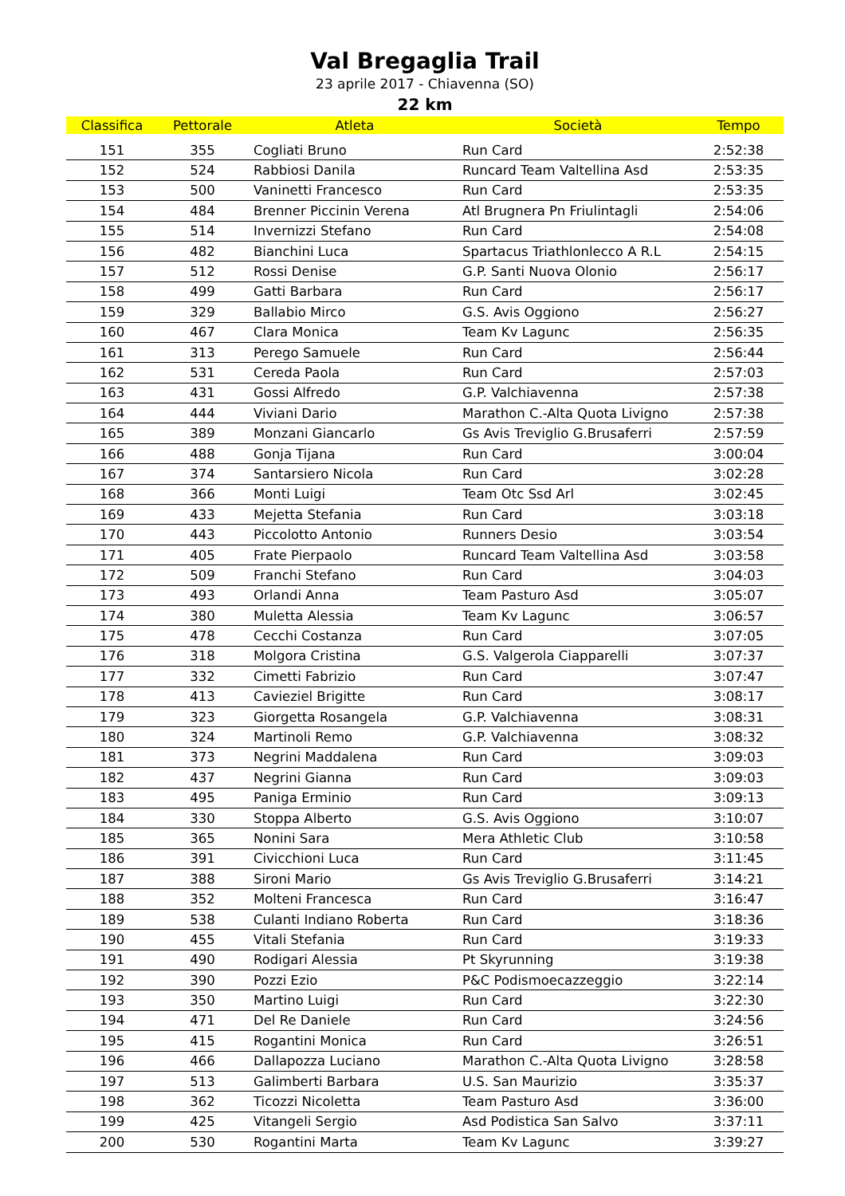Val Bregaglia Trail
23 aprile 2017 - Chiavenna (SO)
22 km
| Classifica | Pettorale | Atleta | Società | Tempo |
| --- | --- | --- | --- | --- |
| 151 | 355 | Cogliati Bruno | Run Card | 2:52:38 |
| 152 | 524 | Rabbiosi Danila | Runcard Team Valtellina Asd | 2:53:35 |
| 153 | 500 | Vaninetti Francesco | Run Card | 2:53:35 |
| 154 | 484 | Brenner Piccinin Verena | Atl Brugnera Pn Friulintagli | 2:54:06 |
| 155 | 514 | Invernizzi Stefano | Run Card | 2:54:08 |
| 156 | 482 | Bianchini Luca | Spartacus Triathlonlecco A R.L | 2:54:15 |
| 157 | 512 | Rossi Denise | G.P. Santi Nuova Olonio | 2:56:17 |
| 158 | 499 | Gatti Barbara | Run Card | 2:56:17 |
| 159 | 329 | Ballabio Mirco | G.S. Avis Oggiono | 2:56:27 |
| 160 | 467 | Clara Monica | Team Kv Lagunc | 2:56:35 |
| 161 | 313 | Perego Samuele | Run Card | 2:56:44 |
| 162 | 531 | Cereda Paola | Run Card | 2:57:03 |
| 163 | 431 | Gossi Alfredo | G.P. Valchiavenna | 2:57:38 |
| 164 | 444 | Viviani Dario | Marathon C.-Alta Quota Livigno | 2:57:38 |
| 165 | 389 | Monzani Giancarlo | Gs Avis Treviglio G.Brusaferri | 2:57:59 |
| 166 | 488 | Gonja Tijana | Run Card | 3:00:04 |
| 167 | 374 | Santarsiero Nicola | Run Card | 3:02:28 |
| 168 | 366 | Monti Luigi | Team Otc Ssd Arl | 3:02:45 |
| 169 | 433 | Mejetta Stefania | Run Card | 3:03:18 |
| 170 | 443 | Piccolotto Antonio | Runners Desio | 3:03:54 |
| 171 | 405 | Frate Pierpaolo | Runcard Team Valtellina Asd | 3:03:58 |
| 172 | 509 | Franchi Stefano | Run Card | 3:04:03 |
| 173 | 493 | Orlandi Anna | Team Pasturo Asd | 3:05:07 |
| 174 | 380 | Muletta Alessia | Team Kv Lagunc | 3:06:57 |
| 175 | 478 | Cecchi Costanza | Run Card | 3:07:05 |
| 176 | 318 | Molgora Cristina | G.S. Valgerola Ciapparelli | 3:07:37 |
| 177 | 332 | Cimetti Fabrizio | Run Card | 3:07:47 |
| 178 | 413 | Cavieziel Brigitte | Run Card | 3:08:17 |
| 179 | 323 | Giorgetta Rosangela | G.P. Valchiavenna | 3:08:31 |
| 180 | 324 | Martinoli Remo | G.P. Valchiavenna | 3:08:32 |
| 181 | 373 | Negrini Maddalena | Run Card | 3:09:03 |
| 182 | 437 | Negrini Gianna | Run Card | 3:09:03 |
| 183 | 495 | Paniga Erminio | Run Card | 3:09:13 |
| 184 | 330 | Stoppa Alberto | G.S. Avis Oggiono | 3:10:07 |
| 185 | 365 | Nonini Sara | Mera Athletic Club | 3:10:58 |
| 186 | 391 | Civicchioni Luca | Run Card | 3:11:45 |
| 187 | 388 | Sironi Mario | Gs Avis Treviglio G.Brusaferri | 3:14:21 |
| 188 | 352 | Molteni Francesca | Run Card | 3:16:47 |
| 189 | 538 | Culanti Indiano Roberta | Run Card | 3:18:36 |
| 190 | 455 | Vitali Stefania | Run Card | 3:19:33 |
| 191 | 490 | Rodigari Alessia | Pt Skyrunning | 3:19:38 |
| 192 | 390 | Pozzi Ezio | P&C Podismoecazzeggio | 3:22:14 |
| 193 | 350 | Martino Luigi | Run Card | 3:22:30 |
| 194 | 471 | Del Re Daniele | Run Card | 3:24:56 |
| 195 | 415 | Rogantini Monica | Run Card | 3:26:51 |
| 196 | 466 | Dallapozza Luciano | Marathon C.-Alta Quota Livigno | 3:28:58 |
| 197 | 513 | Galimberti Barbara | U.S. San Maurizio | 3:35:37 |
| 198 | 362 | Ticozzi Nicoletta | Team Pasturo Asd | 3:36:00 |
| 199 | 425 | Vitangeli Sergio | Asd Podistica San Salvo | 3:37:11 |
| 200 | 530 | Rogantini Marta | Team Kv Lagunc | 3:39:27 |